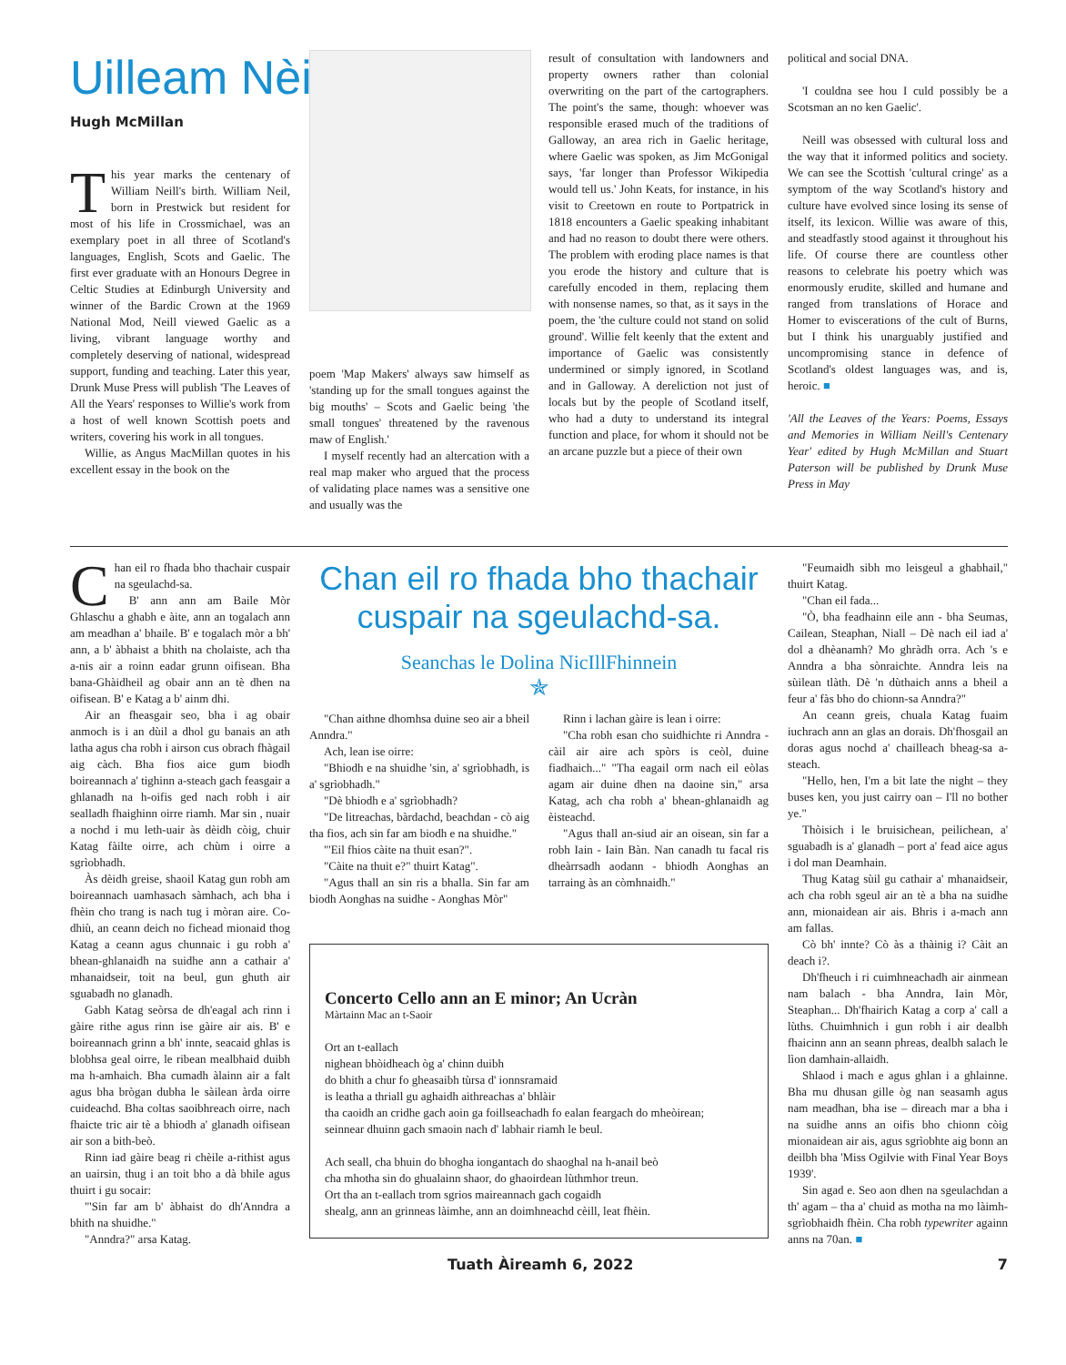Uilleam Nèill
Hugh McMillan
This year marks the centenary of William Neill's birth. William Neil, born in Prestwick but resident for most of his life in Crossmichael, was an exemplary poet in all three of Scotland's languages, English, Scots and Gaelic. The first ever graduate with an Honours Degree in Celtic Studies at Edinburgh University and winner of the Bardic Crown at the 1969 National Mod, Neill viewed Gaelic as a living, vibrant language worthy and completely deserving of national, widespread support, funding and teaching. Later this year, Drunk Muse Press will publish 'The Leaves of All the Years' responses to Willie's work from a host of well known Scottish poets and writers, covering his work in all tongues.
Willie, as Angus MacMillan quotes in his excellent essay in the book on the
poem 'Map Makers' always saw himself as 'standing up for the small tongues against the big mouths' – Scots and Gaelic being 'the small tongues' threatened by the ravenous maw of English.'
I myself recently had an altercation with a real map maker who argued that the process of validating place names was a sensitive one and usually was the
result of consultation with landowners and property owners rather than colonial overwriting on the part of the cartographers. The point's the same, though: whoever was responsible erased much of the traditions of Galloway, an area rich in Gaelic heritage, where Gaelic was spoken, as Jim McGonigal says, 'far longer than Professor Wikipedia would tell us.' John Keats, for instance, in his visit to Creetown en route to Portpatrick in 1818 encounters a Gaelic speaking inhabitant and had no reason to doubt there were others. The problem with eroding place names is that you erode the history and culture that is carefully encoded in them, replacing them with nonsense names, so that, as it says in the poem, the 'the culture could not stand on solid ground'. Willie felt keenly that the extent and importance of Gaelic was consistently undermined or simply ignored, in Scotland and in Galloway. A dereliction not just of locals but by the people of Scotland itself, who had a duty to understand its integral function and place, for whom it should not be an arcane puzzle but a piece of their own
political and social DNA.
'I couldna see hou I culd possibly be a Scotsman an no ken Gaelic'.
Neill was obsessed with cultural loss and the way that it informed politics and society. We can see the Scottish 'cultural cringe' as a symptom of the way Scotland's history and culture have evolved since losing its sense of itself, its lexicon. Willie was aware of this, and steadfastly stood against it throughout his life. Of course there are countless other reasons to celebrate his poetry which was enormously erudite, skilled and humane and ranged from translations of Horace and Homer to eviscerations of the cult of Burns, but I think his unarguably justified and uncompromising stance in defence of Scotland's oldest languages was, and is, heroic. ■
'All the Leaves of the Years: Poems, Essays and Memories in William Neill's Centenary Year' edited by Hugh McMillan and Stuart Paterson will be published by Drunk Muse Press in May
Chan eil ro fhada bho thachair cuspair na sgeulachd-sa.
B' ann ann am Baile Mòr Ghlaschu a ghabh e àite, ann an togalach ann am meadhan a' bhaile. B' e togalach mòr a bh' ann, a b' àbhaist a bhith na cholaiste, ach tha a-nis air a roinn eadar grunn oifisean. Bha bana-Ghàidheil ag obair ann an tè dhen na oifisean. B' e Katag a b' ainm dhi.
Air an fheasgair seo, bha i ag obair anmoch is i an dùil a dhol gu banais an ath latha agus cha robh i airson cus obrach fhàgail aig càch. Bha fios aice gum biodh boireannach a' tighinn a-steach gach feasgair a ghlanadh na h-oifis ged nach robh i air sealladh fhaighinn oirre riamh. Mar sin , nuair a nochd i mu leth-uair às dèidh còig, chuir Katag fàilte oirre, ach chùm i oirre a sgrìobhadh.
Às dèidh greise, shaoil Katag gun robh am boireannach uamhasach sàmhach, ach bha i fhèin cho trang is nach tug i mòran aire. Co-dhiù, an ceann deich no fichead mionaid thog Katag a ceann agus chunnaic i gu robh a' bhean-ghlanaidh na suidhe ann a cathair a' mhanaidseir, toit na beul, gun ghuth air sguabadh no glanadh.
Gabh Katag seòrsa de dh'eagal ach rinn i gàire rithe agus rinn ise gàire air ais. B' e boireannach grinn a bh' innte, seacaid ghlas is blobhsa geal oirre, le ribean mealbhaid duibh ma h-amhaich. Bha cumadh àlainn air a falt agus bha brògan dubha le sàilean àrda oirre cuideachd. Bha coltas saoibhreach oirre, nach fhaicte tric air tè a bhiodh a' glanadh oifisean air son a bith-beò.
Rinn iad gàire beag ri chèile a-rithist agus an uairsin, thug i an toit bho a dà bhile agus thuirt i gu socair:
"'Sin far am b' àbhaist do dh'Anndra a bhith na shuidhe."
"Anndra?" arsa Katag.
Chan eil ro fhada bho thachair cuspair na sgeulachd-sa.
Seanchas le Dolina NicIllFhinnein
✯
"Chan aithne dhomhsa duine seo air a bheil Anndra."
Ach, lean ise oirre:
"Bhiodh e na shuidhe 'sin, a' sgrìobhadh, is a' sgrìobhadh."
"Dè bhiodh e a' sgrìobhadh?
"De litreachas, bàrdachd, beachdan - cò aig tha fios, ach sin far am biodh e na shuidhe."
"'Eil fhios càite na thuit esan?".
"Càite na thuit e?" thuirt Katag".
"Agus thall an sin ris a bhalla. Sin far am biodh Aonghas na suidhe - Aonghas Mòr"
Rinn i lachan gàire is lean i oirre:
"Cha robh esan cho suidhichte ri Anndra - càil air aire ach spòrs is ceòl, duine fiadhaich..." "Tha eagail orm nach eil eòlas agam air duine dhen na daoine sin," arsa Katag, ach cha robh a' bhean-ghlanaidh ag èisteachd.
"Agus thall an-siud air an oisean, sin far a robh Iain - Iain Bàn. Nan canadh tu facal ris dheàrrsadh aodann - bhiodh Aonghas an tarraing às an còmhnaidh."
Concerto Cello ann an E minor; An Ucràn
Màrtainn Mac an t-Saoir
Ort an t-eallach
nighean bhòidheach òg a' chinn duibh
do bhith a chur fo gheasaibh tùrsa d' ionnsramaid
is leatha a thriall gu aghaidh aithreachas a' bhlàir
tha caoidh an cridhe gach aoin ga foillseachadh fo ealan feargach do mheòirean;
seinnear dhuinn gach smaoin nach d' labhair riamh le beul.
Ach seall, cha bhuin do bhogha iongantach do shaoghal na h-anail beò
cha mhotha sin do ghualainn shaor, do ghaoirdean lùthmhor treun.
Ort tha an t-eallach trom sgrios maireannach gach cogaidh
shealg, ann an grinneas làimhe, ann an doimhneachd cèill, leat fhèin.
"Feumaidh sibh mo leisgeul a ghabhail," thuirt Katag.
"Chan eil fada...
"Ò, bha feadhainn eile ann - bha Seumas, Cailean, Steaphan, Niall – Dè nach eil iad a' dol a dhèanamh? Mo ghràdh orra. Ach 's e Anndra a bha sònraichte. Anndra leis na sùilean tlàth. Dè 'n dùthaich anns a bheil a feur a' fàs bho do chionn-sa Anndra?"
An ceann greis, chuala Katag fuaim iuchrach ann an glas an dorais. Dh'fhosgail an doras agus nochd a' chailleach bheag-sa a-steach.
"Hello, hen, I'm a bit late the night – they buses ken, you just cairry oan – I'll no bother ye."
Thòisich i le bruisichean, peilichean, a' sguabadh is a' glanadh – port a' fead aice agus i dol man Deamhain.
Thug Katag sùil gu cathair a' mhanaidseir, ach cha robh sgeul air an tè a bha na suidhe ann, mionaidean air ais. Bhris i a-mach ann am fallas.
Cò bh' innte? Cò às a thàinig i? Càit an deach i?.
Dh'fheuch i ri cuimhneachadh air ainmean nam balach - bha Anndra, Iain Mòr, Steaphan... Dh'fhairich Katag a corp a' call a lùths. Chuimhnich i gun robh i air dealbh fhaicinn ann an seann phreas, dealbh salach le lìon damhain-allaidh.
Shlaod i mach e agus ghlan i a ghlainne. Bha mu dhusan gille òg nan seasamh agus nam meadhan, bha ise – dìreach mar a bha i na suidhe anns an oifis bho chionn còig mionaidean air ais, agus sgrìobhte aig bonn an deilbh bha 'Miss Ogilvie with Final Year Boys 1939'.
Sin agad e. Seo aon dhen na sgeulachdan a th' agam – tha a' chuid as motha na mo làimh-sgrìobhaidh fhèin. Cha robh typewriter againn anns na 70an. ■
Tuath Àireamh 6, 2022 7